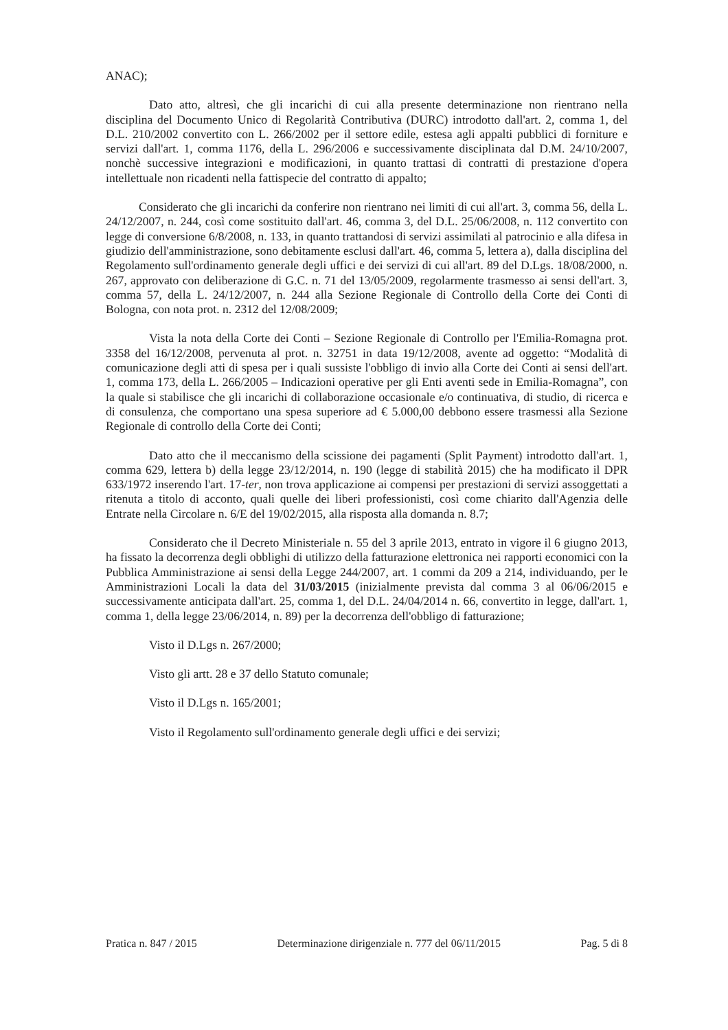ANAC);
Dato atto, altresì, che gli incarichi di cui alla presente determinazione non rientrano nella disciplina del Documento Unico di Regolarità Contributiva (DURC) introdotto dall'art. 2, comma 1, del D.L. 210/2002 convertito con L. 266/2002 per il settore edile, estesa agli appalti pubblici di forniture e servizi dall'art. 1, comma 1176, della L. 296/2006 e successivamente disciplinata dal D.M. 24/10/2007, nonchè successive integrazioni e modificazioni, in quanto trattasi di contratti di prestazione d'opera intellettuale non ricadenti nella fattispecie del contratto di appalto;
Considerato che gli incarichi da conferire non rientrano nei limiti di cui all'art. 3, comma 56, della L. 24/12/2007, n. 244, così come sostituito dall'art. 46, comma 3, del D.L. 25/06/2008, n. 112 convertito con legge di conversione 6/8/2008, n. 133, in quanto trattandosi di servizi assimilati al patrocinio e alla difesa in giudizio dell'amministrazione, sono debitamente esclusi dall'art. 46, comma 5, lettera a), dalla disciplina del Regolamento sull'ordinamento generale degli uffici e dei servizi di cui all'art. 89 del D.Lgs. 18/08/2000, n. 267, approvato con deliberazione di G.C. n. 71 del 13/05/2009, regolarmente trasmesso ai sensi dell'art. 3, comma 57, della L. 24/12/2007, n. 244 alla Sezione Regionale di Controllo della Corte dei Conti di Bologna, con nota prot. n. 2312 del 12/08/2009;
Vista la nota della Corte dei Conti – Sezione Regionale di Controllo per l'Emilia-Romagna prot. 3358 del 16/12/2008, pervenuta al prot. n. 32751 in data 19/12/2008, avente ad oggetto: “Modalità di comunicazione degli atti di spesa per i quali sussiste l'obbligo di invio alla Corte dei Conti ai sensi dell'art. 1, comma 173, della L. 266/2005 – Indicazioni operative per gli Enti aventi sede in Emilia-Romagna”, con la quale si stabilisce che gli incarichi di collaborazione occasionale e/o continuativa, di studio, di ricerca e di consulenza, che comportano una spesa superiore ad € 5.000,00 debbono essere trasmessi alla Sezione Regionale di controllo della Corte dei Conti;
Dato atto che il meccanismo della scissione dei pagamenti (Split Payment) introdotto dall'art. 1, comma 629, lettera b) della legge 23/12/2014, n. 190 (legge di stabilità 2015) che ha modificato il DPR 633/1972 inserendo l'art. 17-ter, non trova applicazione ai compensi per prestazioni di servizi assoggettati a ritenuta a titolo di acconto, quali quelle dei liberi professionisti, così come chiarito dall'Agenzia delle Entrate nella Circolare n. 6/E del 19/02/2015, alla risposta alla domanda n. 8.7;
Considerato che il Decreto Ministeriale n. 55 del 3 aprile 2013, entrato in vigore il 6 giugno 2013, ha fissato la decorrenza degli obblighi di utilizzo della fatturazione elettronica nei rapporti economici con la Pubblica Amministrazione ai sensi della Legge 244/2007, art. 1 commi da 209 a 214, individuando, per le Amministrazioni Locali la data del 31/03/2015 (inizialmente prevista dal comma 3 al 06/06/2015 e successivamente anticipata dall'art. 25, comma 1, del D.L. 24/04/2014 n. 66, convertito in legge, dall'art. 1, comma 1, della legge 23/06/2014, n. 89) per la decorrenza dell'obbligo di fatturazione;
Visto il D.Lgs n. 267/2000;
Visto gli artt. 28 e 37 dello Statuto comunale;
Visto il D.Lgs n. 165/2001;
Visto il Regolamento sull'ordinamento generale degli uffici e dei servizi;
Pratica n. 847 / 2015 Determinazione dirigenziale n. 777 del 06/11/2015 Pag. 5 di 8